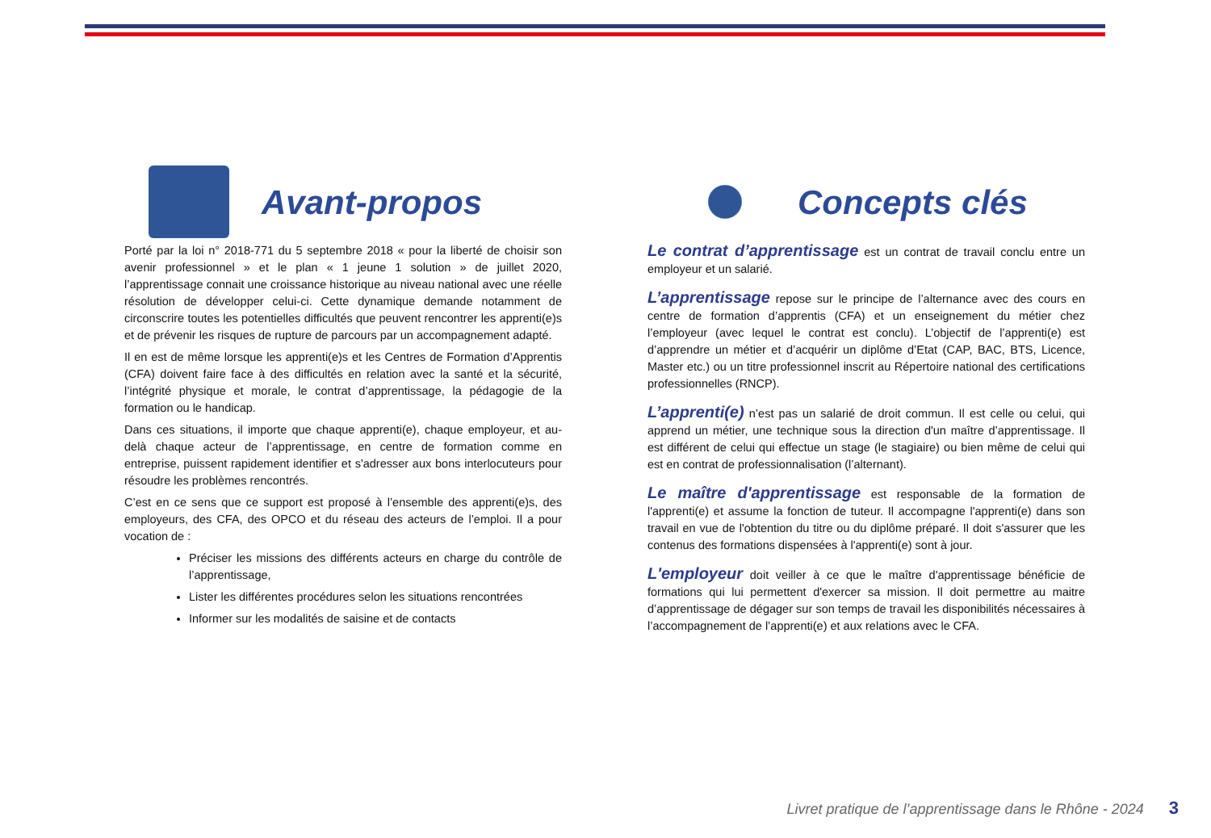Avant-propos
Porté par la loi n° 2018-771 du 5 septembre 2018 « pour la liberté de choisir son avenir professionnel » et le plan « 1 jeune 1 solution » de juillet 2020, l’apprentissage connait une croissance historique au niveau national avec une réelle résolution de développer celui-ci. Cette dynamique demande notamment de circonscrire toutes les potentielles difficultés que peuvent rencontrer les apprenti(e)s et de prévenir les risques de rupture de parcours par un accompagnement adapté.
Il en est de même lorsque les apprenti(e)s et les Centres de Formation d’Apprentis (CFA) doivent faire face à des difficultés en relation avec la santé et la sécurité, l’intégrité physique et morale, le contrat d’apprentissage, la pédagogie de la formation ou le handicap.
Dans ces situations, il importe que chaque apprenti(e), chaque employeur, et au-delà chaque acteur de l’apprentissage, en centre de formation comme en entreprise, puissent rapidement identifier et s'adresser aux bons interlocuteurs pour résoudre les problèmes rencontrés.
C’est en ce sens que ce support est proposé à l’ensemble des apprenti(e)s, des employeurs, des CFA, des OPCO et du réseau des acteurs de l’emploi. Il a pour vocation de :
Préciser les missions des différents acteurs en charge du contrôle de l’apprentissage,
Lister les différentes procédures selon les situations rencontrées
Informer sur les modalités de saisine et de contacts
Concepts clés
Le contrat d’apprentissage est un contrat de travail conclu entre un employeur et un salarié.
L’apprentissage repose sur le principe de l’alternance avec des cours en centre de formation d’apprentis (CFA) et un enseignement du métier chez l’employeur (avec lequel le contrat est conclu). L’objectif de l’apprenti(e) est d’apprendre un métier et d’acquérir un diplôme d’Etat (CAP, BAC, BTS, Licence, Master etc.) ou un titre professionnel inscrit au Répertoire national des certifications professionnelles (RNCP).
L’apprenti(e) n’est pas un salarié de droit commun. Il est celle ou celui, qui apprend un métier, une technique sous la direction d'un maître d’apprentissage. Il est différent de celui qui effectue un stage (le stagiaire) ou bien même de celui qui est en contrat de professionnalisation (l’alternant).
Le maître d'apprentissage est responsable de la formation de l'apprenti(e) et assume la fonction de tuteur. Il accompagne l'apprenti(e) dans son travail en vue de l'obtention du titre ou du diplôme préparé. Il doit s'assurer que les contenus des formations dispensées à l'apprenti(e) sont à jour.
L'employeur doit veiller à ce que le maître d'apprentissage bénéficie de formations qui lui permettent d'exercer sa mission. Il doit permettre au maitre d’apprentissage de dégager sur son temps de travail les disponibilités nécessaires à l’accompagnement de l’apprenti(e) et aux relations avec le CFA.
Livret pratique de l’apprentissage dans le Rhône - 2024 3